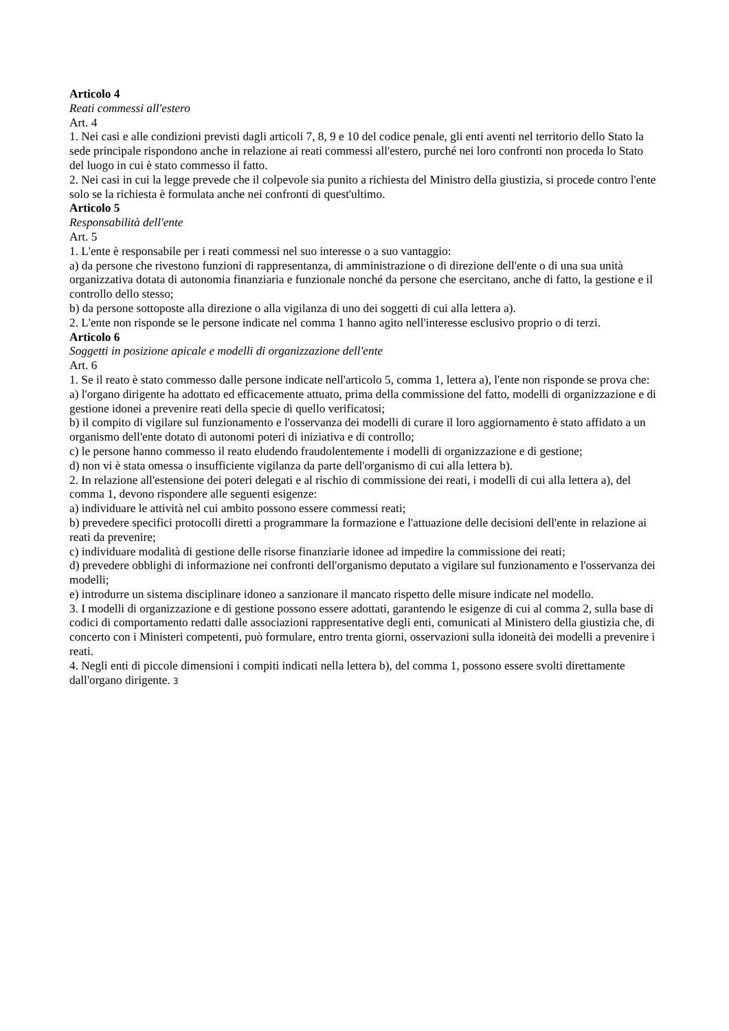Articolo 4
Reati commessi all'estero
Art. 4
1. Nei casi e alle condizioni previsti dagli articoli 7, 8, 9 e 10 del codice penale, gli enti aventi nel territorio dello Stato la sede principale rispondono anche in relazione ai reati commessi all'estero, purché nei loro confronti non proceda lo Stato del luogo in cui è stato commesso il fatto.
2. Nei casi in cui la legge prevede che il colpevole sia punito a richiesta del Ministro della giustizia, si procede contro l'ente solo se la richiesta è formulata anche nei confronti di quest'ultimo.
Articolo 5
Responsabilità dell'ente
Art. 5
1. L'ente è responsabile per i reati commessi nel suo interesse o a suo vantaggio:
a) da persone che rivestono funzioni di rappresentanza, di amministrazione o di direzione dell'ente o di una sua unità organizzativa dotata di autonomia finanziaria e funzionale nonché da persone che esercitano, anche di fatto, la gestione e il controllo dello stesso;
b) da persone sottoposte alla direzione o alla vigilanza di uno dei soggetti di cui alla lettera a).
2. L'ente non risponde se le persone indicate nel comma 1 hanno agito nell'interesse esclusivo proprio o di terzi.
Articolo 6
Soggetti in posizione apicale e modelli di organizzazione dell'ente
Art. 6
1. Se il reato è stato commesso dalle persone indicate nell'articolo 5, comma 1, lettera a), l'ente non risponde se prova che:
a) l'organo dirigente ha adottato ed efficacemente attuato, prima della commissione del fatto, modelli di organizzazione e di gestione idonei a prevenire reati della specie di quello verificatosi;
b) il compito di vigilare sul funzionamento e l'osservanza dei modelli di curare il loro aggiornamento è stato affidato a un organismo dell'ente dotato di autonomi poteri di iniziativa e di controllo;
c) le persone hanno commesso il reato eludendo fraudolentemente i modelli di organizzazione e di gestione;
d) non vi è stata omessa o insufficiente vigilanza da parte dell'organismo di cui alla lettera b).
2. In relazione all'estensione dei poteri delegati e al rischio di commissione dei reati, i modelli di cui alla lettera a), del comma 1, devono rispondere alle seguenti esigenze:
a) individuare le attività nel cui ambito possono essere commessi reati;
b) prevedere specifici protocolli diretti a programmare la formazione e l'attuazione delle decisioni dell'ente in relazione ai reati da prevenire;
c) individuare modalità di gestione delle risorse finanziarie idonee ad impedire la commissione dei reati;
d) prevedere obblighi di informazione nei confronti dell'organismo deputato a vigilare sul funzionamento e l'osservanza dei modelli;
e) introdurre un sistema disciplinare idoneo a sanzionare il mancato rispetto delle misure indicate nel modello.
3. I modelli di organizzazione e di gestione possono essere adottati, garantendo le esigenze di cui al comma 2, sulla base di codici di comportamento redatti dalle associazioni rappresentative degli enti, comunicati al Ministero della giustizia che, di concerto con i Ministeri competenti, può formulare, entro trenta giorni, osservazioni sulla idoneità dei modelli a prevenire i reati.
4. Negli enti di piccole dimensioni i compiti indicati nella lettera b), del comma 1, possono essere svolti direttamente dall'organo dirigente. 3